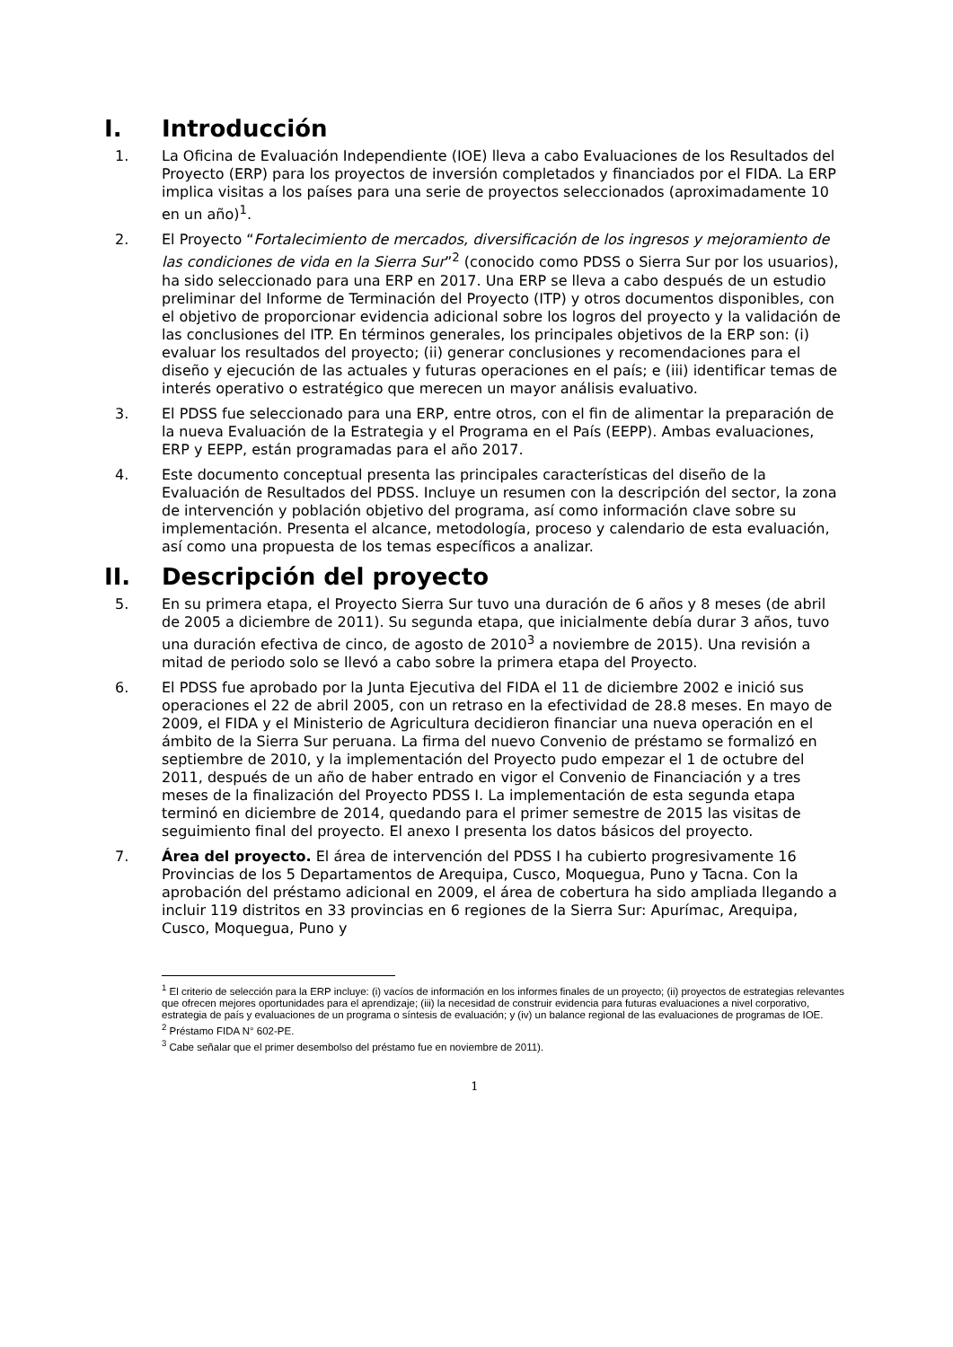I. Introducción
1. La Oficina de Evaluación Independiente (IOE) lleva a cabo Evaluaciones de los Resultados del Proyecto (ERP) para los proyectos de inversión completados y financiados por el FIDA. La ERP implica visitas a los países para una serie de proyectos seleccionados (aproximadamente 10 en un año)<sup>1</sup>.
2. El Proyecto “Fortalecimiento de mercados, diversificación de los ingresos y mejoramiento de las condiciones de vida en la Sierra Sur”<sup>2</sup> (conocido como PDSS o Sierra Sur por los usuarios), ha sido seleccionado para una ERP en 2017. Una ERP se lleva a cabo después de un estudio preliminar del Informe de Terminación del Proyecto (ITP) y otros documentos disponibles, con el objetivo de proporcionar evidencia adicional sobre los logros del proyecto y la validación de las conclusiones del ITP. En términos generales, los principales objetivos de la ERP son: (i) evaluar los resultados del proyecto; (ii) generar conclusiones y recomendaciones para el diseño y ejecución de las actuales y futuras operaciones en el país; e (iii) identificar temas de interés operativo o estratégico que merecen un mayor análisis evaluativo.
3. El PDSS fue seleccionado para una ERP, entre otros, con el fin de alimentar la preparación de la nueva Evaluación de la Estrategia y el Programa en el País (EEPP). Ambas evaluaciones, ERP y EEPP, están programadas para el año 2017.
4. Este documento conceptual presenta las principales características del diseño de la Evaluación de Resultados del PDSS. Incluye un resumen con la descripción del sector, la zona de intervención y población objetivo del programa, así como información clave sobre su implementación. Presenta el alcance, metodología, proceso y calendario de esta evaluación, así como una propuesta de los temas específicos a analizar.
II. Descripción del proyecto
5. En su primera etapa, el Proyecto Sierra Sur tuvo una duración de 6 años y 8 meses (de abril de 2005 a diciembre de 2011). Su segunda etapa, que inicialmente debía durar 3 años, tuvo una duración efectiva de cinco, de agosto de 2010<sup>3</sup> a noviembre de 2015). Una revisión a mitad de periodo solo se llevó a cabo sobre la primera etapa del Proyecto.
6. El PDSS fue aprobado por la Junta Ejecutiva del FIDA el 11 de diciembre 2002 e inició sus operaciones el 22 de abril 2005, con un retraso en la efectividad de 28.8 meses. En mayo de 2009, el FIDA y el Ministerio de Agricultura decidieron financiar una nueva operación en el ámbito de la Sierra Sur peruana. La firma del nuevo Convenio de préstamo se formalizó en septiembre de 2010, y la implementación del Proyecto pudo empezar el 1 de octubre del 2011, después de un año de haber entrado en vigor el Convenio de Financiación y a tres meses de la finalización del Proyecto PDSS I. La implementación de esta segunda etapa terminó en diciembre de 2014, quedando para el primer semestre de 2015 las visitas de seguimiento final del proyecto. El anexo I presenta los datos básicos del proyecto.
7. Área del proyecto. El área de intervención del PDSS I ha cubierto progresivamente 16 Provincias de los 5 Departamentos de Arequipa, Cusco, Moquegua, Puno y Tacna. Con la aprobación del préstamo adicional en 2009, el área de cobertura ha sido ampliada llegando a incluir 119 distritos en 33 provincias en 6 regiones de la Sierra Sur: Apurímac, Arequipa, Cusco, Moquegua, Puno y
<sup>1</sup> El criterio de selección para la ERP incluye: (i) vacíos de información en los informes finales de un proyecto; (ii) proyectos de estrategias relevantes que ofrecen mejores oportunidades para el aprendizaje; (iii) la necesidad de construir evidencia para futuras evaluaciones a nivel corporativo, estrategia de país y evaluaciones de un programa o síntesis de evaluación; y (iv) un balance regional de las evaluaciones de programas de IOE.
<sup>2</sup> Préstamo FIDA N° 602-PE.
<sup>3</sup> Cabe señalar que el primer desembolso del préstamo fue en noviembre de 2011).
1